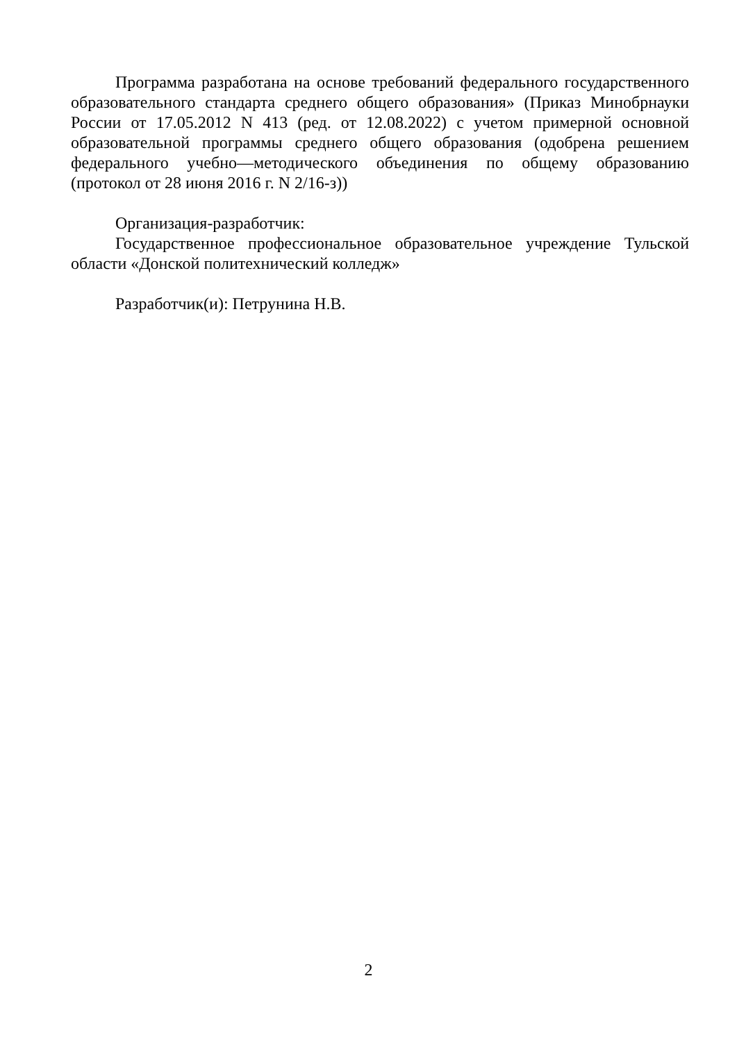Программа разработана на основе требований федерального государственного образовательного стандарта среднего общего образования» (Приказ Минобрнауки России от 17.05.2012 N 413 (ред. от 12.08.2022) с учетом примерной основной образовательной программы среднего общего образования (одобрена решением федерального учебно—методического объединения по общему образованию (протокол от 28 июня 2016 г. N 2/16-з))
Организация-разработчик:
Государственное профессиональное образовательное учреждение Тульской области «Донской политехнический колледж»
Разработчик(и): Петрунина Н.В.
2